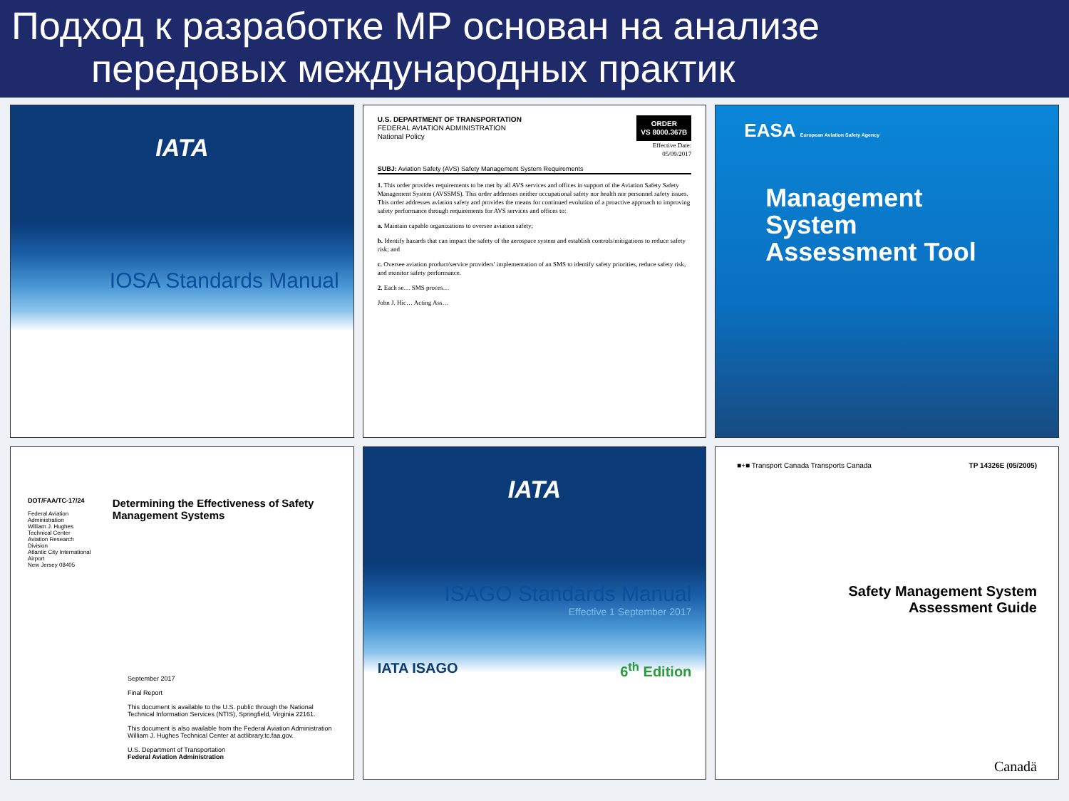Подход к разработке МР основан на анализе
передовых международных практик
IATA
IOSA Standards Manual
U.S. DEPARTMENT OF TRANSPORTATION
FEDERAL AVIATION ADMINISTRATION
National Policy
ORDER
VS 8000.367B
Effective Date:
05/09/2017
SUBJ: Aviation Safety (AVS) Safety Management System Requirements
1. This order provides requirements to be met by all AVS services and offices in support of the Aviation Safety Safety Management System (AVSSMS). This order addresses neither occupational safety nor health nor personnel safety issues. This order addresses aviation safety and provides the means for continued evolution of a proactive approach to improving safety performance through requirements for AVS services and offices to:
a. Maintain capable organizations to oversee aviation safety;
b. Identify hazards that can impact the safety of the aerospace system and establish controls/mitigations to reduce safety risk; and
c. Oversee aviation product/service providers' implementation of an SMS to identify safety priorities, reduce safety risk, and monitor safety performance.
2. Each se… SMS proces…
John J. Hic… Acting Ass…
EASA European Aviation Safety Agency
Management
System
Assessment Tool
DOT/FAA/TC-17/24
Federal Aviation Administration
William J. Hughes Technical Center
Aviation Research Division
Atlantic City International Airport
New Jersey 08405
Determining the Effectiveness of Safety Management Systems
September 2017
Final Report
This document is available to the U.S. public through the National Technical Information Services (NTIS), Springfield, Virginia 22161.
This document is also available from the Federal Aviation Administration William J. Hughes Technical Center at actlibrary.tc.faa.gov.
U.S. Department of Transportation
Federal Aviation Administration
IATA
ISAGO Standards Manual
Effective 1 September 2017
IATA ISAGO 6<sup>th</sup> Edition
■+■ Transport Canada Transports Canada TP 14326E (05/2005)
Safety Management System
Assessment Guide
Canadä